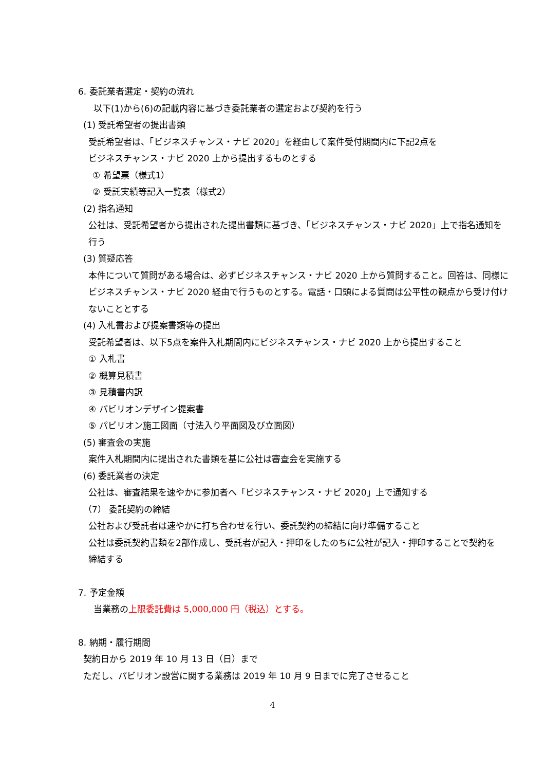6. 委託業者選定・契約の流れ
以下(1)から(6)の記載内容に基づき委託業者の選定および契約を行う
(1) 受託希望者の提出書類
受託希望者は、「ビジネスチャンス・ナビ 2020」を経由して案件受付期間内に下記2点を
ビジネスチャンス・ナビ 2020 上から提出するものとする
① 希望票（様式1）
② 受託実績等記入一覧表（様式2）
(2) 指名通知
公社は、受託希望者から提出された提出書類に基づき、「ビジネスチャンス・ナビ 2020」上で指名通知を
行う
(3) 質疑応答
本件について質問がある場合は、必ずビジネスチャンス・ナビ 2020 上から質問すること。回答は、同様に
ビジネスチャンス・ナビ 2020 経由で行うものとする。電話・口頭による質問は公平性の観点から受け付け
ないこととする
(4) 入札書および提案書類等の提出
受託希望者は、以下5点を案件入札期間内にビジネスチャンス・ナビ 2020 上から提出すること
① 入札書
② 概算見積書
③ 見積書内訳
④ パビリオンデザイン提案書
⑤ パビリオン施工図面（寸法入り平面図及び立面図）
(5) 審査会の実施
案件入札期間内に提出された書類を基に公社は審査会を実施する
(6) 委託業者の決定
公社は、審査結果を速やかに参加者へ「ビジネスチャンス・ナビ 2020」上で通知する
（7） 委託契約の締結
公社および受託者は速やかに打ち合わせを行い、委託契約の締結に向け準備すること
公社は委託契約書類を2部作成し、受託者が記入・押印をしたのちに公社が記入・押印することで契約を
締結する
7. 予定金額
当業務の上限委託費は 5,000,000 円（税込）とする。
8. 納期・履行期間
契約日から 2019 年 10 月 13 日（日）まで
ただし、パビリオン設営に関する業務は 2019 年 10 月 9 日までに完了させること
4